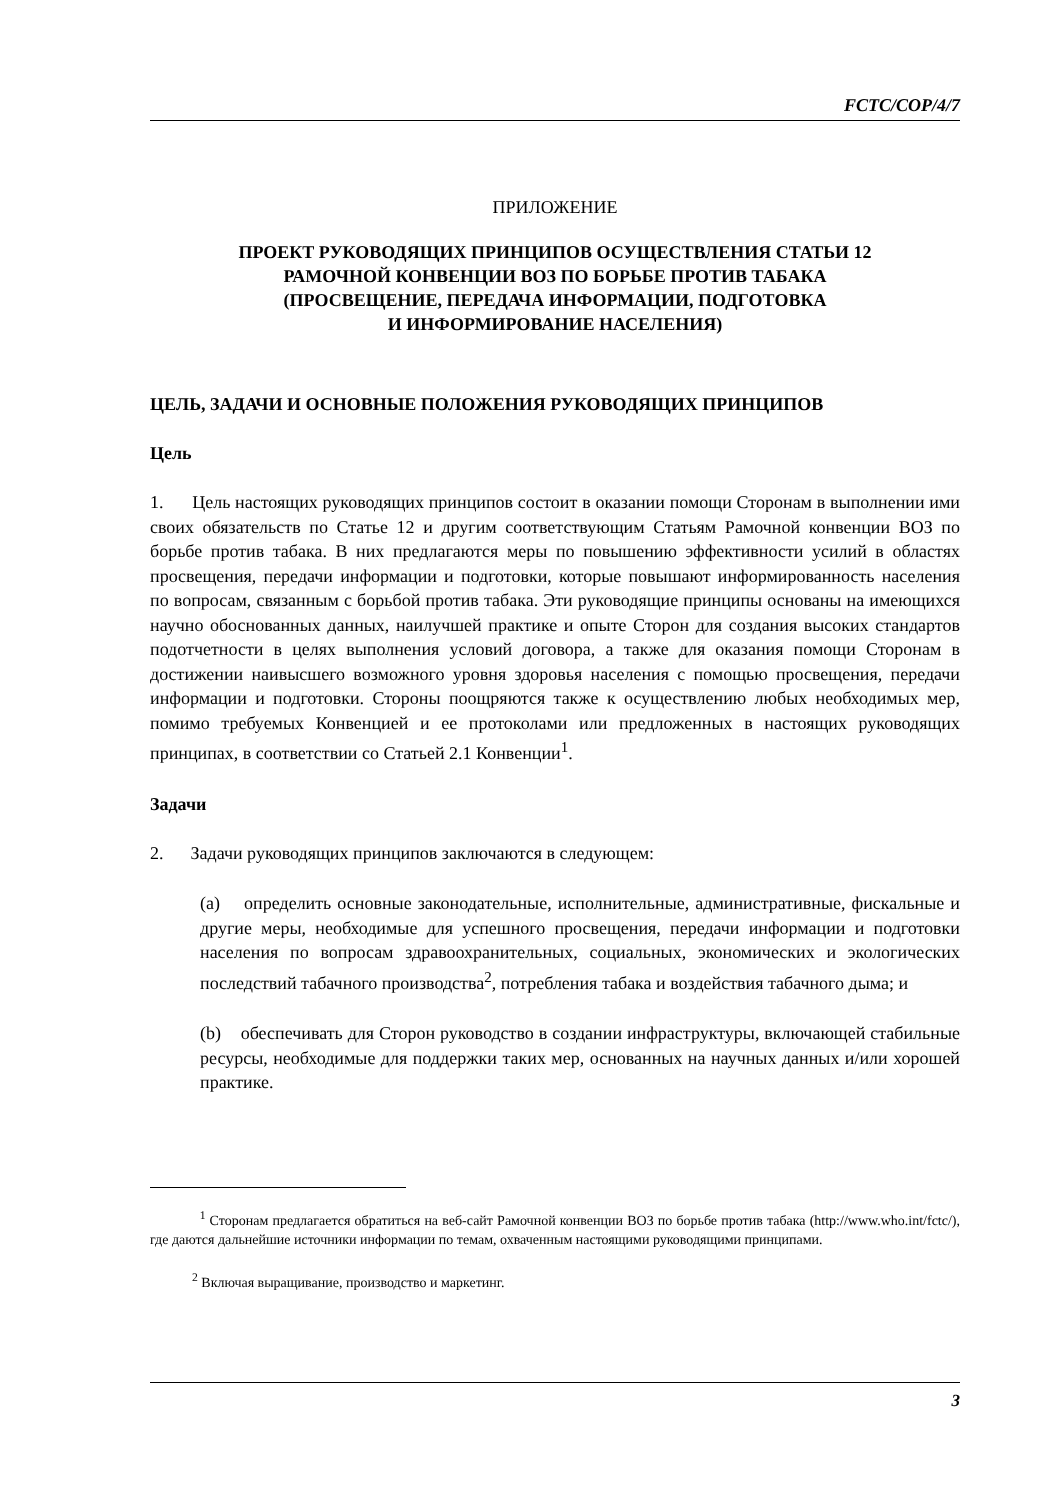FCTC/COP/4/7
ПРИЛОЖЕНИЕ
ПРОЕКТ РУКОВОДЯЩИХ ПРИНЦИПОВ ОСУЩЕСТВЛЕНИЯ СТАТЬИ 12
РАМОЧНОЙ КОНВЕНЦИИ ВОЗ ПО БОРЬБЕ ПРОТИВ ТАБАКА
(ПРОСВЕЩЕНИЕ, ПЕРЕДАЧА ИНФОРМАЦИИ, ПОДГОТОВКА
И ИНФОРМИРОВАНИЕ НАСЕЛЕНИЯ)
ЦЕЛЬ, ЗАДАЧИ И ОСНОВНЫЕ ПОЛОЖЕНИЯ РУКОВОДЯЩИХ ПРИНЦИПОВ
Цель
1. Цель настоящих руководящих принципов состоит в оказании помощи Сторонам в выполнении ими своих обязательств по Статье 12 и другим соответствующим Статьям Рамочной конвенции ВОЗ по борьбе против табака. В них предлагаются меры по повышению эффективности усилий в областях просвещения, передачи информации и подготовки, которые повышают информированность населения по вопросам, связанным с борьбой против табака. Эти руководящие принципы основаны на имеющихся научно обоснованных данных, наилучшей практике и опыте Сторон для создания высоких стандартов подотчетности в целях выполнения условий договора, а также для оказания помощи Сторонам в достижении наивысшего возможного уровня здоровья населения с помощью просвещения, передачи информации и подготовки. Стороны поощряются также к осуществлению любых необходимых мер, помимо требуемых Конвенцией и ее протоколами или предложенных в настоящих руководящих принципах, в соответствии со Статьей 2.1 Конвенции<sup>1</sup>.
Задачи
2. Задачи руководящих принципов заключаются в следующем:
(a) определить основные законодательные, исполнительные, административные, фискальные и другие меры, необходимые для успешного просвещения, передачи информации и подготовки населения по вопросам здравоохранительных, социальных, экономических и экологических последствий табачного производства<sup>2</sup>, потребления табака и воздействия табачного дыма; и
(b) обеспечивать для Сторон руководство в создании инфраструктуры, включающей стабильные ресурсы, необходимые для поддержки таких мер, основанных на научных данных и/или хорошей практике.
<sup>1</sup> Сторонам предлагается обратиться на веб-сайт Рамочной конвенции ВОЗ по борьбе против табака (http://www.who.int/fctc/), где даются дальнейшие источники информации по темам, охваченным настоящими руководящими принципами.
<sup>2</sup> Включая выращивание, производство и маркетинг.
3